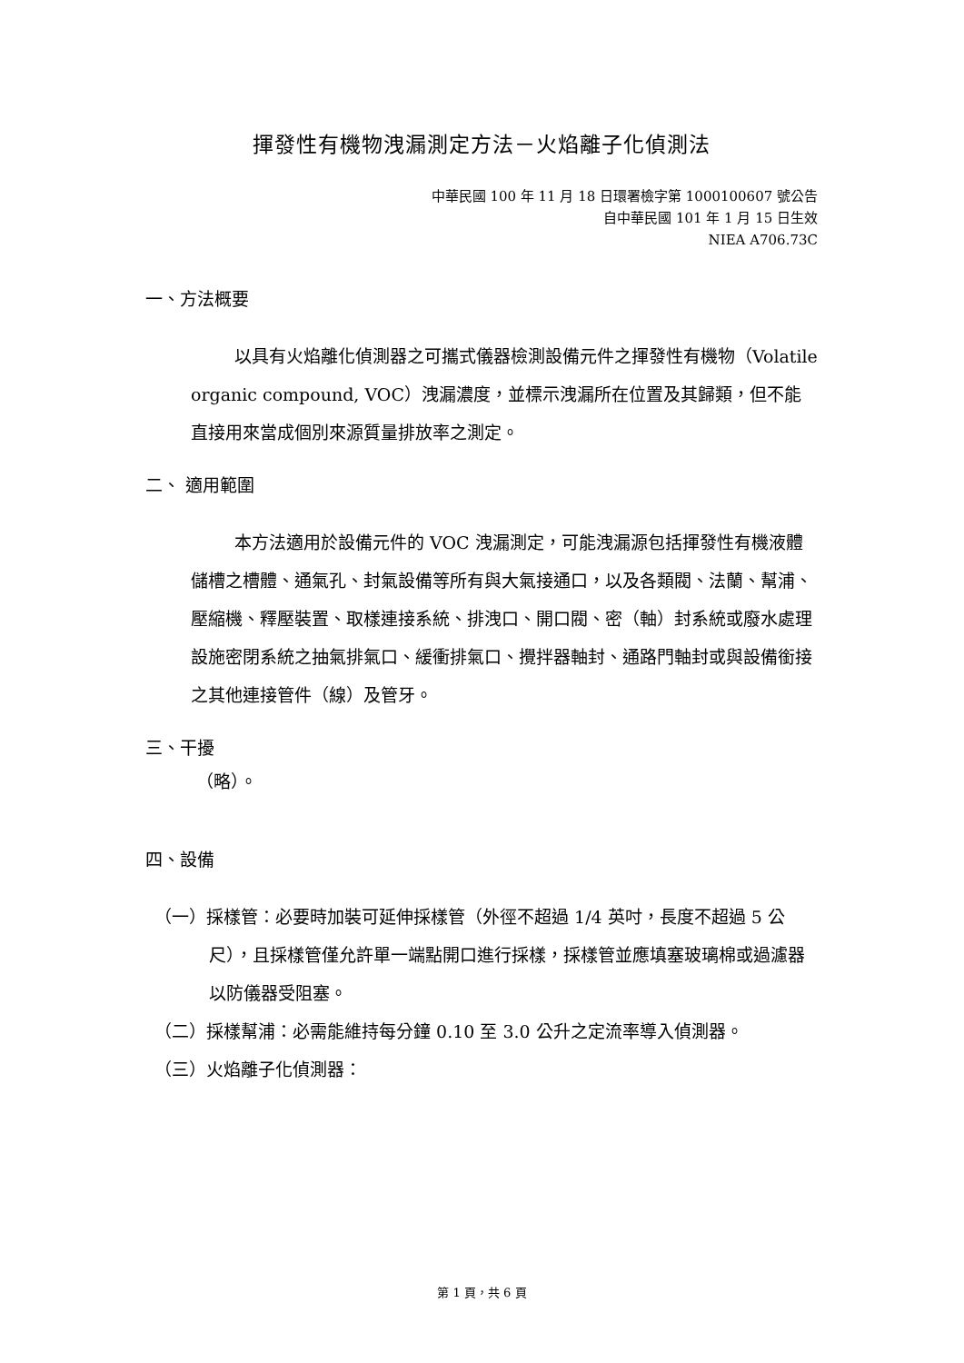揮發性有機物洩漏測定方法－火焰離子化偵測法
中華民國 100 年 11 月 18 日環署檢字第 1000100607 號公告
自中華民國 101 年 1 月 15 日生效
NIEA A706.73C
一、方法概要
以具有火焰離化偵測器之可攜式儀器檢測設備元件之揮發性有機物（Volatile organic compound, VOC）洩漏濃度，並標示洩漏所在位置及其歸類，但不能直接用來當成個別來源質量排放率之測定。
二、 適用範圍
本方法適用於設備元件的 VOC 洩漏測定，可能洩漏源包括揮發性有機液體儲槽之槽體、通氣孔、封氣設備等所有與大氣接通口，以及各類閥、法蘭、幫浦、壓縮機、釋壓裝置、取樣連接系統、排洩口、開口閥、密（軸）封系統或廢水處理設施密閉系統之抽氣排氣口、緩衝排氣口、攪拌器軸封、通路門軸封或與設備銜接之其他連接管件（線）及管牙。
三、干擾
（略）。
四、設備
（一）採樣管：必要時加裝可延伸採樣管（外徑不超過 1/4 英吋，長度不超過 5 公尺），且採樣管僅允許單一端點開口進行採樣，採樣管並應填塞玻璃棉或過濾器以防儀器受阻塞。
（二）採樣幫浦：必需能維持每分鐘 0.10 至 3.0 公升之定流率導入偵測器。
（三）火焰離子化偵測器：
第 1 頁，共 6 頁